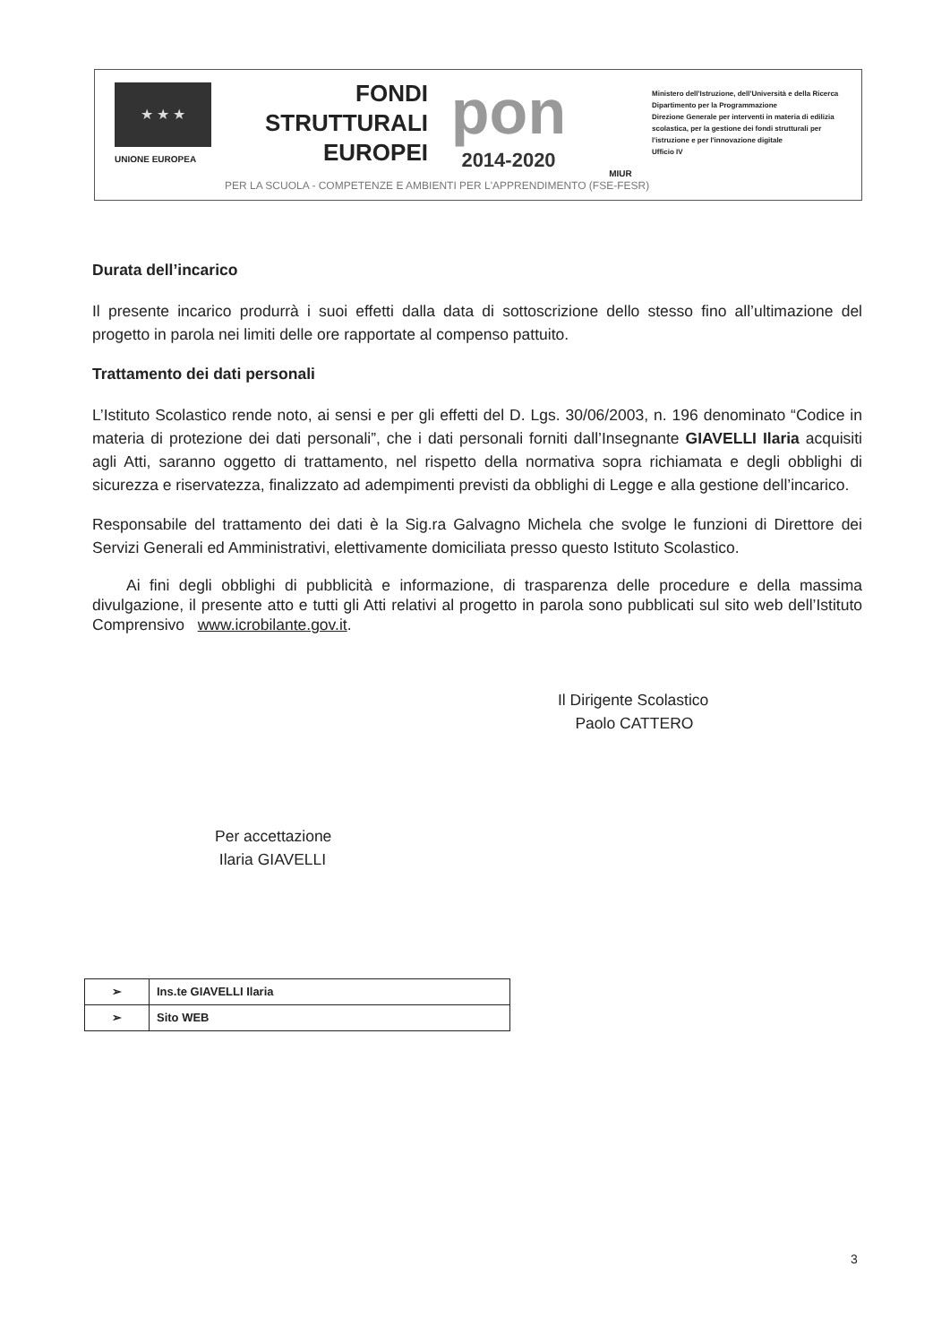★ ★ ★
UNIONE EUROPEA
FONDI
STRUTTURALI
EUROPEI
pon
2014-2020
MIUR
Ministero dell'Istruzione, dell'Università e della Ricerca
Dipartimento per la Programmazione
Direzione Generale per interventi in materia di edilizia scolastica, per la gestione dei fondi strutturali per l'istruzione e per l'innovazione digitale
Ufficio IV
PER LA SCUOLA - COMPETENZE E AMBIENTI PER L'APPRENDIMENTO (FSE-FESR)
Durata dell’incarico
Il presente incarico produrrà i suoi effetti dalla data di sottoscrizione dello stesso fino all’ultimazione del progetto in parola nei limiti delle ore rapportate al compenso pattuito.
Trattamento dei dati personali
L’Istituto Scolastico rende noto, ai sensi e per gli effetti del D. Lgs. 30/06/2003, n. 196 denominato “Codice in materia di protezione dei dati personali”, che i dati personali forniti dall’Insegnante GIAVELLI Ilaria acquisiti agli Atti, saranno oggetto di trattamento, nel rispetto della normativa sopra richiamata e degli obblighi di sicurezza e riservatezza, finalizzato ad adempimenti previsti da obblighi di Legge e alla gestione dell’incarico.
Responsabile del trattamento dei dati è la Sig.ra Galvagno Michela che svolge le funzioni di Direttore dei Servizi Generali ed Amministrativi, elettivamente domiciliata presso questo Istituto Scolastico.
Ai fini degli obblighi di pubblicità e informazione, di trasparenza delle procedure e della massima divulgazione, il presente atto e tutti gli Atti relativi al progetto in parola sono pubblicati sul sito web dell’Istituto Comprensivo www.icrobilante.gov.it.
Il Dirigente Scolastico
Paolo CATTERO
Per accettazione
Ilaria GIAVELLI
| ➢ | Ins.te GIAVELLI Ilaria |
| ➢ | Sito WEB |
3